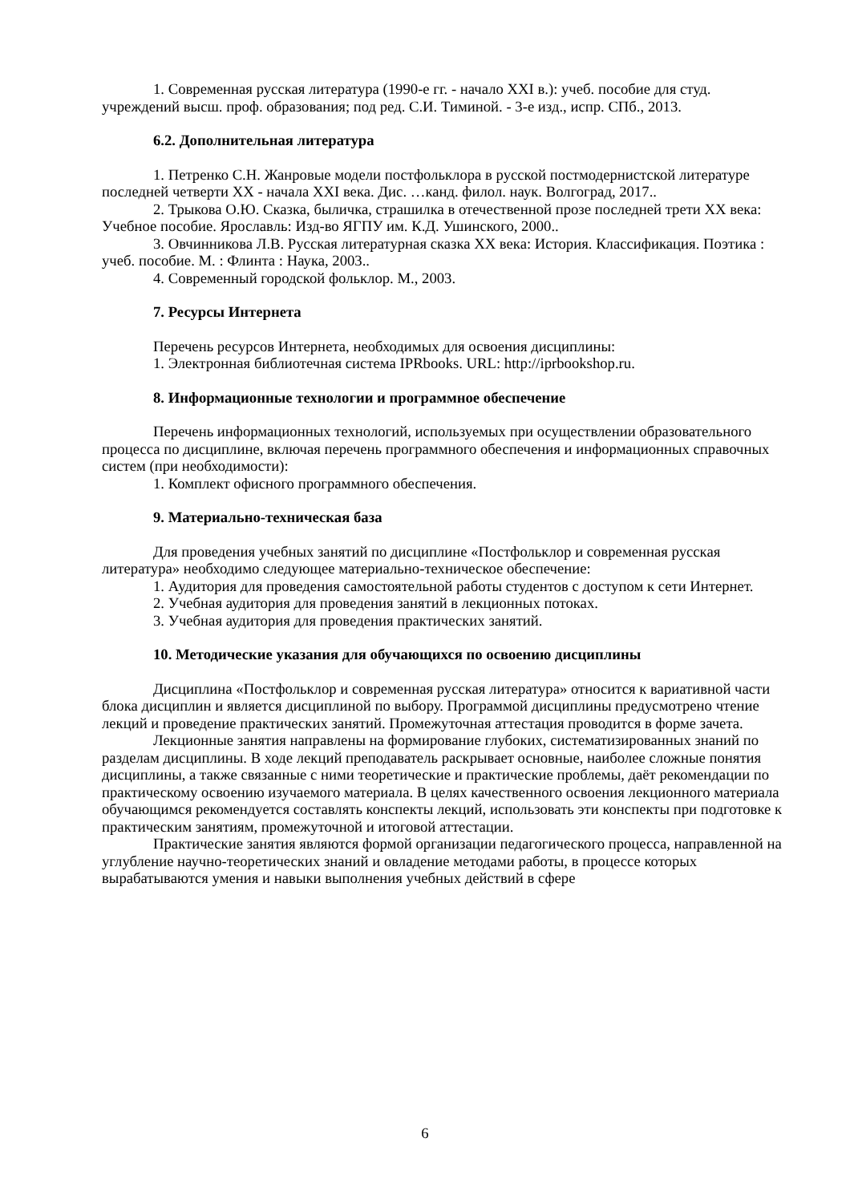1. Современная русская литература (1990-е гг. - начало XXI в.): учеб. пособие для студ. учреждений высш. проф. образования; под ред. С.И. Тиминой. - 3-е изд., испр. СПб., 2013.
6.2. Дополнительная литература
1. Петренко С.Н. Жанровые модели постфольклора в русской постмодернистской литературе последней четверти XX - начала XXI века. Дис. …канд. филол. наук. Волгоград, 2017..
2. Трыкова О.Ю. Сказка, быличка, страшилка в отечественной прозе последней трети XX века: Учебное пособие. Ярославль: Изд-во ЯГПУ им. К.Д. Ушинского, 2000..
3. Овчинникова Л.В. Русская литературная сказка XX века: История. Классификация. Поэтика : учеб. пособие. М. : Флинта : Наука, 2003..
4. Современный городской фольклор. М., 2003.
7. Ресурсы Интернета
Перечень ресурсов Интернета, необходимых для освоения дисциплины:
1. Электронная библиотечная система IPRbooks. URL: http://iprbookshop.ru.
8. Информационные технологии и программное обеспечение
Перечень информационных технологий, используемых при осуществлении образовательного процесса по дисциплине, включая перечень программного обеспечения и информационных справочных систем (при необходимости):
1. Комплект офисного программного обеспечения.
9. Материально-техническая база
Для проведения учебных занятий по дисциплине «Постфольклор и современная русская литература» необходимо следующее материально-техническое обеспечение:
1. Аудитория для проведения самостоятельной работы студентов с доступом к сети Интернет.
2. Учебная аудитория для проведения занятий в лекционных потоках.
3. Учебная аудитория для проведения практических занятий.
10. Методические указания для обучающихся по освоению дисциплины
Дисциплина «Постфольклор и современная русская литература» относится к вариативной части блока дисциплин и является дисциплиной по выбору. Программой дисциплины предусмотрено чтение лекций и проведение практических занятий. Промежуточная аттестация проводится в форме зачета.
Лекционные занятия направлены на формирование глубоких, систематизированных знаний по разделам дисциплины. В ходе лекций преподаватель раскрывает основные, наиболее сложные понятия дисциплины, а также связанные с ними теоретические и практические проблемы, даёт рекомендации по практическому освоению изучаемого материала. В целях качественного освоения лекционного материала обучающимся рекомендуется составлять конспекты лекций, использовать эти конспекты при подготовке к практическим занятиям, промежуточной и итоговой аттестации.
Практические занятия являются формой организации педагогического процесса, направленной на углубление научно-теоретических знаний и овладение методами работы, в процессе которых вырабатываются умения и навыки выполнения учебных действий в сфере
6